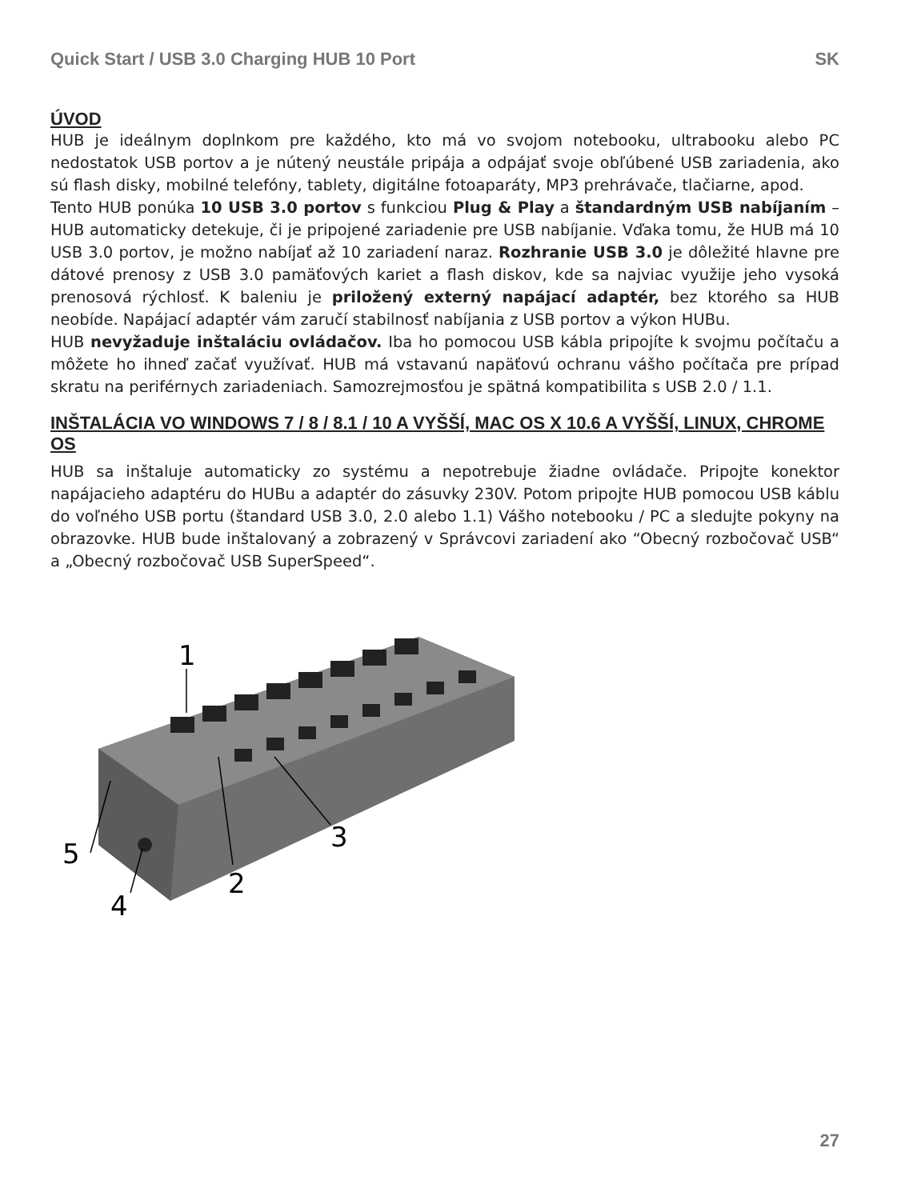Quick Start / USB 3.0 Charging HUB 10 Port SK
ÚVOD
HUB je ideálnym doplnkom pre každého, kto má vo svojom notebooku, ultrabooku alebo PC nedostatok USB portov a je nútený neustále pripája a odpájať svoje obľúbené USB zariadenia, ako sú flash disky, mobilné telefóny, tablety, digitálne fotoaparáty, MP3 prehrávače, tlačiarne, apod.
Tento HUB ponúka 10 USB 3.0 portov s funkciou Plug & Play a štandardným USB nabíjaním – HUB automaticky detekuje, či je pripojené zariadenie pre USB nabíjanie. Vďaka tomu, že HUB má 10 USB 3.0 portov, je možno nabíjať až 10 zariadení naraz. Rozhranie USB 3.0 je dôležité hlavne pre dátové prenosy z USB 3.0 pamäťových kariet a flash diskov, kde sa najviac využije jeho vysoká prenosová rýchlosť. K baleniu je priložený externý napájací adaptér, bez ktorého sa HUB neobíde. Napájací adaptér vám zaručí stabilnosť nabíjania z USB portov a výkon HUBu.
HUB nevyžaduje inštaláciu ovládačov. Iba ho pomocou USB kábla pripojíte k svojmu počítaču a môžete ho ihneď začať využívať. HUB má vstavanú napäťovú ochranu vášho počítača pre prípad skratu na periférnych zariadeniach. Samozrejmosťou je spätná kompatibilita s USB 2.0 / 1.1.
INŠTALÁCIA VO WINDOWS 7 / 8 / 8.1 / 10 A VYŠŠÍ, MAC OS X 10.6 A VYŠŠÍ, LINUX, CHROME OS
HUB sa inštaluje automaticky zo systému a nepotrebuje žiadne ovládače. Pripojte konektor napájacieho adaptéru do HUBu a adaptér do zásuvky 230V. Potom pripojte HUB pomocou USB káblu do voľného USB portu (štandard USB 3.0, 2.0 alebo 1.1) Vášho notebooku / PC a sledujte pokyny na obrazovke. HUB bude inštalovaný a zobrazený v Správcovi zariadení ako “Obecný rozbočovač USB“ a „Obecný rozbočovač USB SuperSpeed“.
1
2
3
4
5
27